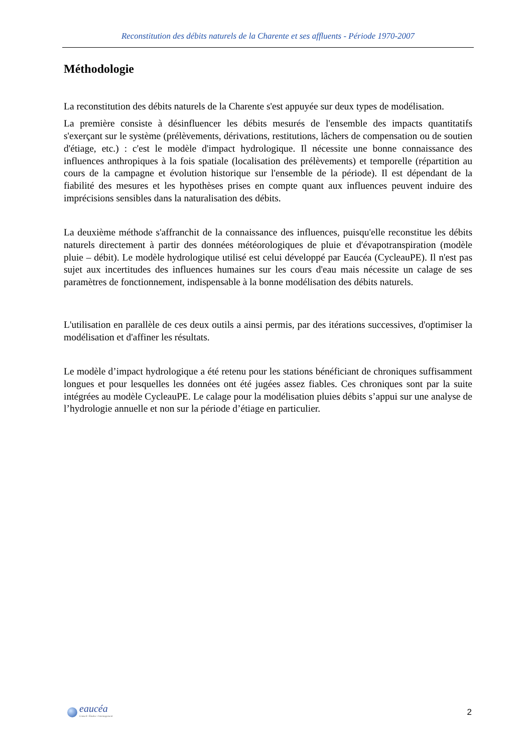Reconstitution des débits naturels de la Charente et ses affluents - Période 1970-2007
Méthodologie
La reconstitution des débits naturels de la Charente s'est appuyée sur deux types de modélisation.
La première consiste à désinfluencer les débits mesurés de l'ensemble des impacts quantitatifs s'exerçant sur le système (prélèvements, dérivations, restitutions, lâchers de compensation ou de soutien d'étiage, etc.) : c'est le modèle d'impact hydrologique. Il nécessite une bonne connaissance des influences anthropiques à la fois spatiale (localisation des prélèvements) et temporelle (répartition au cours de la campagne et évolution historique sur l'ensemble de la période). Il est dépendant de la fiabilité des mesures et les hypothèses prises en compte quant aux influences peuvent induire des imprécisions sensibles dans la naturalisation des débits.
La deuxième méthode s'affranchit de la connaissance des influences, puisqu'elle reconstitue les débits naturels directement à partir des données météorologiques de pluie et d'évapotranspiration (modèle pluie – débit). Le modèle hydrologique utilisé est celui développé par Eaucéa (CycleauPE). Il n'est pas sujet aux incertitudes des influences humaines sur les cours d'eau mais nécessite un calage de ses paramètres de fonctionnement, indispensable à la bonne modélisation des débits naturels.
L'utilisation en parallèle de ces deux outils a ainsi permis, par des itérations successives, d'optimiser la modélisation et d'affiner les résultats.
Le modèle d’impact hydrologique a été retenu pour les stations bénéficiant de chroniques suffisamment longues et pour lesquelles les données ont été jugées assez fiables. Ces chroniques sont par la suite intégrées au modèle CycleauPE. Le calage pour la modélisation pluies débits s’appui sur une analyse de l’hydrologie annuelle et non sur la période d’étiage en particulier.
eaucéa
Conseil • Études • Aménagement
2